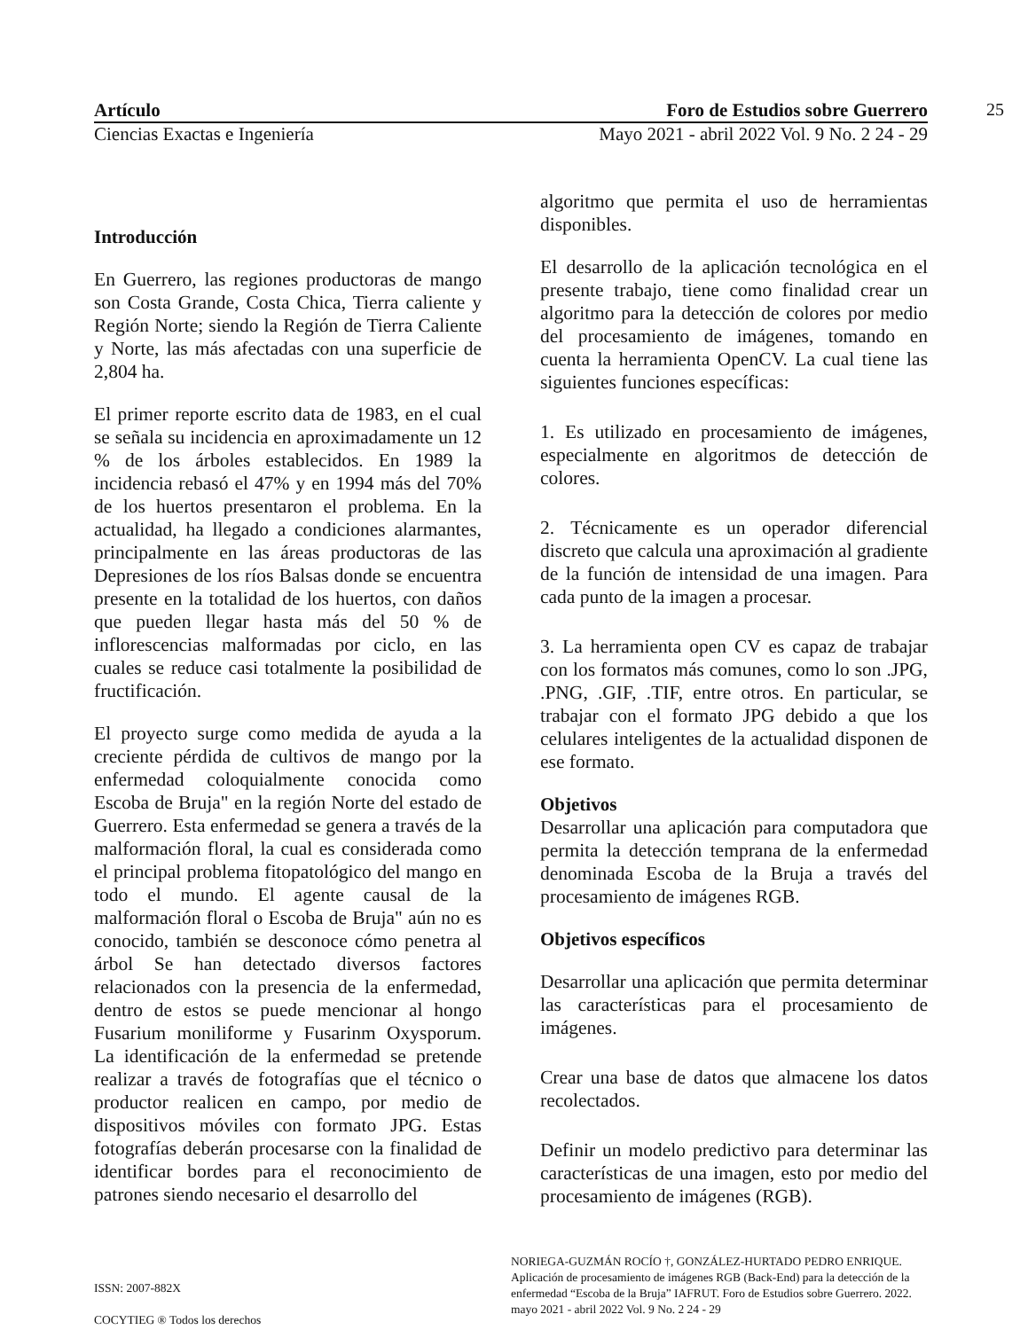25
Artículo Foro de Estudios sobre Guerrero
Ciencias Exactas e Ingeniería Mayo 2021 - abril 2022 Vol. 9 No. 2 24 - 29
Introducción
En Guerrero, las regiones productoras de mango son Costa Grande, Costa Chica, Tierra caliente y Región Norte; siendo la Región de Tierra Caliente y Norte, las más afectadas con una superficie de 2,804 ha.
El primer reporte escrito data de 1983, en el cual se señala su incidencia en aproximadamente un 12 % de los árboles establecidos. En 1989 la incidencia rebasó el 47% y en 1994 más del 70% de los huertos presentaron el problema. En la actualidad, ha llegado a condiciones alarmantes, principalmente en las áreas productoras de las Depresiones de los ríos Balsas donde se encuentra presente en la totalidad de los huertos, con daños que pueden llegar hasta más del 50 % de inflorescencias malformadas por ciclo, en las cuales se reduce casi totalmente la posibilidad de fructificación.
El proyecto surge como medida de ayuda a la creciente pérdida de cultivos de mango por la enfermedad coloquialmente conocida como Escoba de Bruja" en la región Norte del estado de Guerrero. Esta enfermedad se genera a través de la malformación floral, la cual es considerada como el principal problema fitopatológico del mango en todo el mundo. El agente causal de la malformación floral o Escoba de Bruja" aún no es conocido, también se desconoce cómo penetra al árbol Se han detectado diversos factores relacionados con la presencia de la enfermedad, dentro de estos se puede mencionar al hongo Fusarium moniliforme y Fusarinm Oxysporum. La identificación de la enfermedad se pretende realizar a través de fotografías que el técnico o productor realicen en campo, por medio de dispositivos móviles con formato JPG. Estas fotografías deberán procesarse con la finalidad de identificar bordes para el reconocimiento de patrones siendo necesario el desarrollo del
algoritmo que permita el uso de herramientas disponibles.
El desarrollo de la aplicación tecnológica en el presente trabajo, tiene como finalidad crear un algoritmo para la detección de colores por medio del procesamiento de imágenes, tomando en cuenta la herramienta OpenCV. La cual tiene las siguientes funciones específicas:
1. Es utilizado en procesamiento de imágenes, especialmente en algoritmos de detección de colores.
2. Técnicamente es un operador diferencial discreto que calcula una aproximación al gradiente de la función de intensidad de una imagen. Para cada punto de la imagen a procesar.
3. La herramienta open CV es capaz de trabajar con los formatos más comunes, como lo son .JPG, .PNG, .GIF, .TIF, entre otros. En particular, se trabajar con el formato JPG debido a que los celulares inteligentes de la actualidad disponen de ese formato.
Objetivos
Desarrollar una aplicación para computadora que permita la detección temprana de la enfermedad denominada Escoba de la Bruja a través del procesamiento de imágenes RGB.
Objetivos específicos
Desarrollar una aplicación que permita determinar las características para el procesamiento de imágenes.
Crear una base de datos que almacene los datos recolectados.
Definir un modelo predictivo para determinar las características de una imagen, esto por medio del procesamiento de imágenes (RGB).
ISSN: 2007-882X
COCYTIEG ® Todos los derechos
NORIEGA-GUZMÁN ROCÍO †, GONZÁLEZ-HURTADO PEDRO ENRIQUE. Aplicación de procesamiento de imágenes RGB (Back-End) para la detección de la enfermedad “Escoba de la Bruja” IAFRUT. Foro de Estudios sobre Guerrero. 2022. mayo 2021 - abril 2022 Vol. 9 No. 2 24 - 29